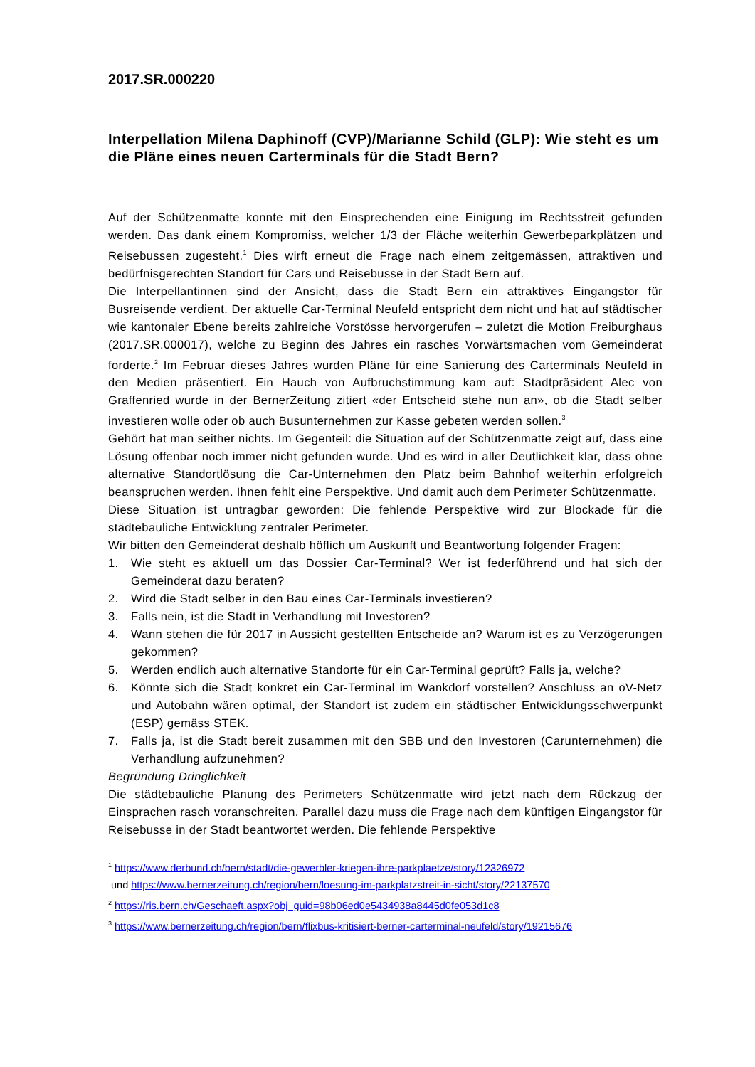2017.SR.000220
Interpellation Milena Daphinoff (CVP)/Marianne Schild (GLP): Wie steht es um die Pläne eines neuen Carterminals für die Stadt Bern?
Auf der Schützenmatte konnte mit den Einsprechenden eine Einigung im Rechtsstreit gefunden werden. Das dank einem Kompromiss, welcher 1/3 der Fläche weiterhin Gewerbeparkplätzen und Reisebussen zugesteht.<sup>1</sup> Dies wirft erneut die Frage nach einem zeitgemässen, attraktiven und bedürfnisgerechten Standort für Cars und Reisebusse in der Stadt Bern auf.
Die Interpellantinnen sind der Ansicht, dass die Stadt Bern ein attraktives Eingangstor für Busreisende verdient. Der aktuelle Car-Terminal Neufeld entspricht dem nicht und hat auf städtischer wie kantonaler Ebene bereits zahlreiche Vorstösse hervorgerufen – zuletzt die Motion Freiburghaus (2017.SR.000017), welche zu Beginn des Jahres ein rasches Vorwärtsmachen vom Gemeinderat forderte.<sup>2</sup> Im Februar dieses Jahres wurden Pläne für eine Sanierung des Carterminals Neufeld in den Medien präsentiert. Ein Hauch von Aufbruchstimmung kam auf: Stadtpräsident Alec von Graffenried wurde in der BernerZeitung zitiert «der Entscheid stehe nun an», ob die Stadt selber investieren wolle oder ob auch Busunternehmen zur Kasse gebeten werden sollen.<sup>3</sup>
Gehört hat man seither nichts. Im Gegenteil: die Situation auf der Schützenmatte zeigt auf, dass eine Lösung offenbar noch immer nicht gefunden wurde. Und es wird in aller Deutlichkeit klar, dass ohne alternative Standortlösung die Car-Unternehmen den Platz beim Bahnhof weiterhin erfolgreich beanspruchen werden. Ihnen fehlt eine Perspektive. Und damit auch dem Perimeter Schützenmatte.
Diese Situation ist untragbar geworden: Die fehlende Perspektive wird zur Blockade für die städtebauliche Entwicklung zentraler Perimeter.
Wir bitten den Gemeinderat deshalb höflich um Auskunft und Beantwortung folgender Fragen:
1. Wie steht es aktuell um das Dossier Car-Terminal? Wer ist federführend und hat sich der Gemeinderat dazu beraten?
2. Wird die Stadt selber in den Bau eines Car-Terminals investieren?
3. Falls nein, ist die Stadt in Verhandlung mit Investoren?
4. Wann stehen die für 2017 in Aussicht gestellten Entscheide an? Warum ist es zu Verzögerungen gekommen?
5. Werden endlich auch alternative Standorte für ein Car-Terminal geprüft? Falls ja, welche?
6. Könnte sich die Stadt konkret ein Car-Terminal im Wankdorf vorstellen? Anschluss an öV-Netz und Autobahn wären optimal, der Standort ist zudem ein städtischer Entwicklungsschwerpunkt (ESP) gemäss STEK.
7. Falls ja, ist die Stadt bereit zusammen mit den SBB und den Investoren (Carunternehmen) die Verhandlung aufzunehmen?
Begründung Dringlichkeit
Die städtebauliche Planung des Perimeters Schützenmatte wird jetzt nach dem Rückzug der Einsprachen rasch voranschreiten. Parallel dazu muss die Frage nach dem künftigen Eingangstor für Reisebusse in der Stadt beantwortet werden. Die fehlende Perspektive
<sup>1</sup> https://www.derbund.ch/bern/stadt/die-gewerbler-kriegen-ihre-parkplaetze/story/12326972
und https://www.bernerzeitung.ch/region/bern/loesung-im-parkplatzstreit-in-sicht/story/22137570
<sup>2</sup> https://ris.bern.ch/Geschaeft.aspx?obj_guid=98b06ed0e5434938a8445d0fe053d1c8
<sup>3</sup> https://www.bernerzeitung.ch/region/bern/flixbus-kritisiert-berner-carterminal-neufeld/story/19215676